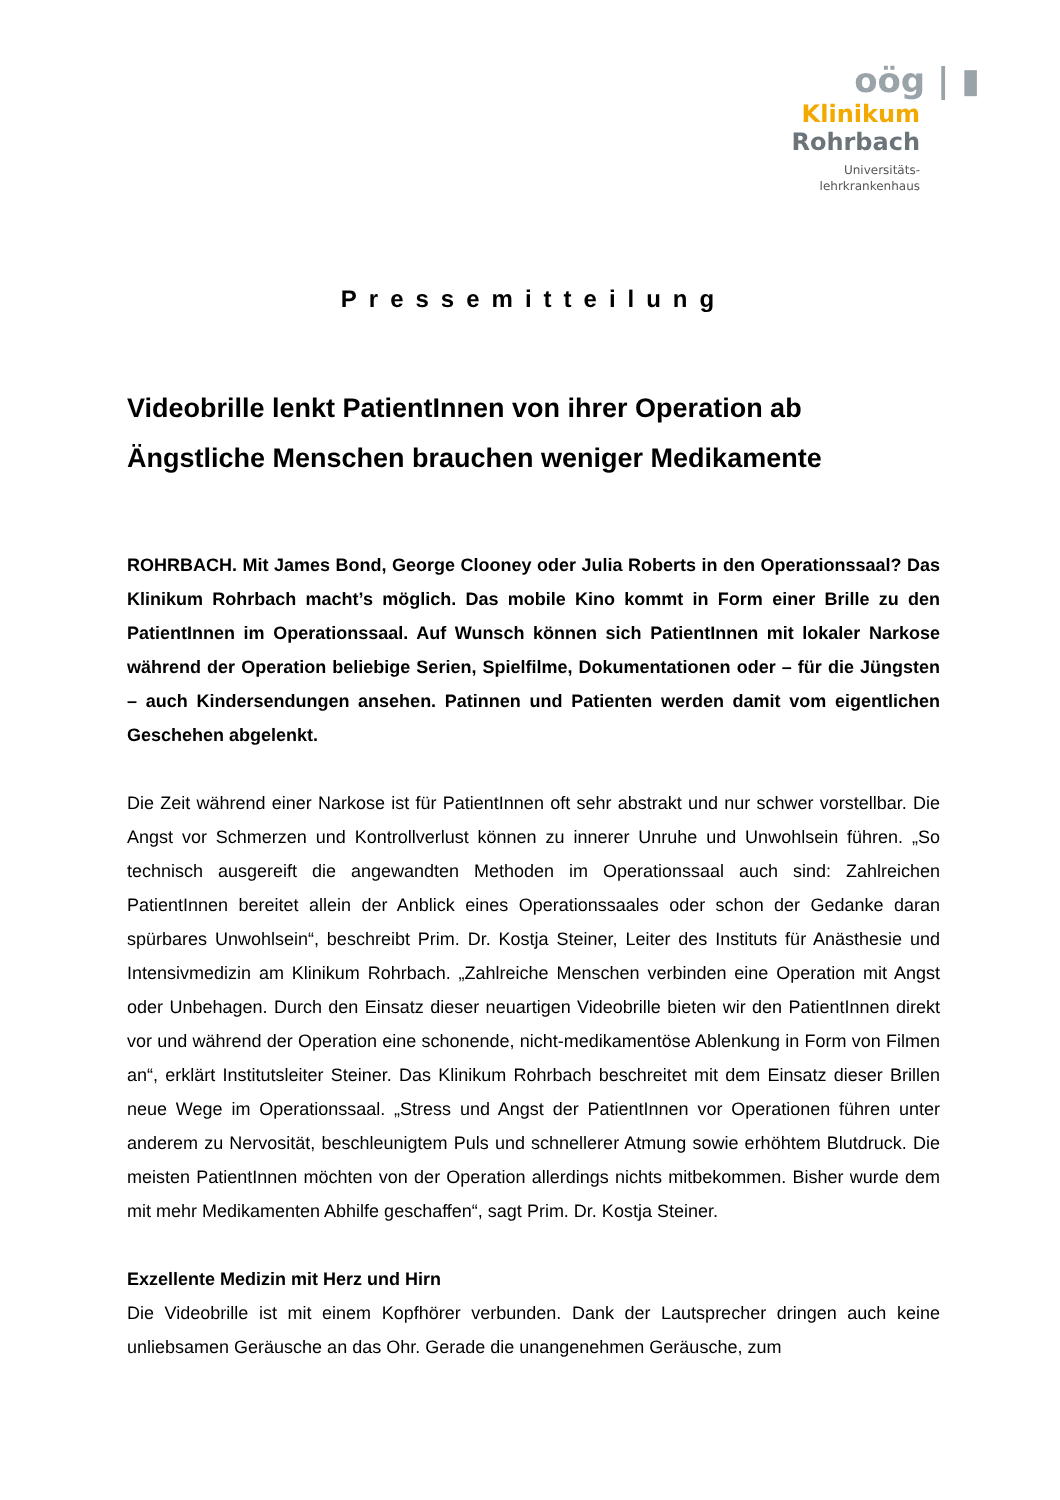oög | ▮
Klinikum
Rohrbach
Universitäts-
lehrkrankenhaus
Pressemitteilung
Videobrille lenkt PatientInnen von ihrer Operation ab
Ängstliche Menschen brauchen weniger Medikamente
ROHRBACH. Mit James Bond, George Clooney oder Julia Roberts in den Operationssaal? Das Klinikum Rohrbach macht’s möglich. Das mobile Kino kommt in Form einer Brille zu den PatientInnen im Operationssaal. Auf Wunsch können sich PatientInnen mit lokaler Narkose während der Operation beliebige Serien, Spielfilme, Dokumentationen oder – für die Jüngsten – auch Kindersendungen ansehen. Patinnen und Patienten werden damit vom eigentlichen Geschehen abgelenkt.
Die Zeit während einer Narkose ist für PatientInnen oft sehr abstrakt und nur schwer vorstellbar. Die Angst vor Schmerzen und Kontrollverlust können zu innerer Unruhe und Unwohlsein führen. „So technisch ausgereift die angewandten Methoden im Operationssaal auch sind: Zahlreichen PatientInnen bereitet allein der Anblick eines Operationssaales oder schon der Gedanke daran spürbares Unwohlsein“, beschreibt Prim. Dr. Kostja Steiner, Leiter des Instituts für Anästhesie und Intensivmedizin am Klinikum Rohrbach. „Zahlreiche Menschen verbinden eine Operation mit Angst oder Unbehagen. Durch den Einsatz dieser neuartigen Videobrille bieten wir den PatientInnen direkt vor und während der Operation eine schonende, nicht-medikamentöse Ablenkung in Form von Filmen an“, erklärt Institutsleiter Steiner. Das Klinikum Rohrbach beschreitet mit dem Einsatz dieser Brillen neue Wege im Operationssaal. „Stress und Angst der PatientInnen vor Operationen führen unter anderem zu Nervosität, beschleunigtem Puls und schnellerer Atmung sowie erhöhtem Blutdruck. Die meisten PatientInnen möchten von der Operation allerdings nichts mitbekommen. Bisher wurde dem mit mehr Medikamenten Abhilfe geschaffen“, sagt Prim. Dr. Kostja Steiner.
Exzellente Medizin mit Herz und Hirn
Die Videobrille ist mit einem Kopfhörer verbunden. Dank der Lautsprecher dringen auch keine unliebsamen Geräusche an das Ohr. Gerade die unangenehmen Geräusche, zum